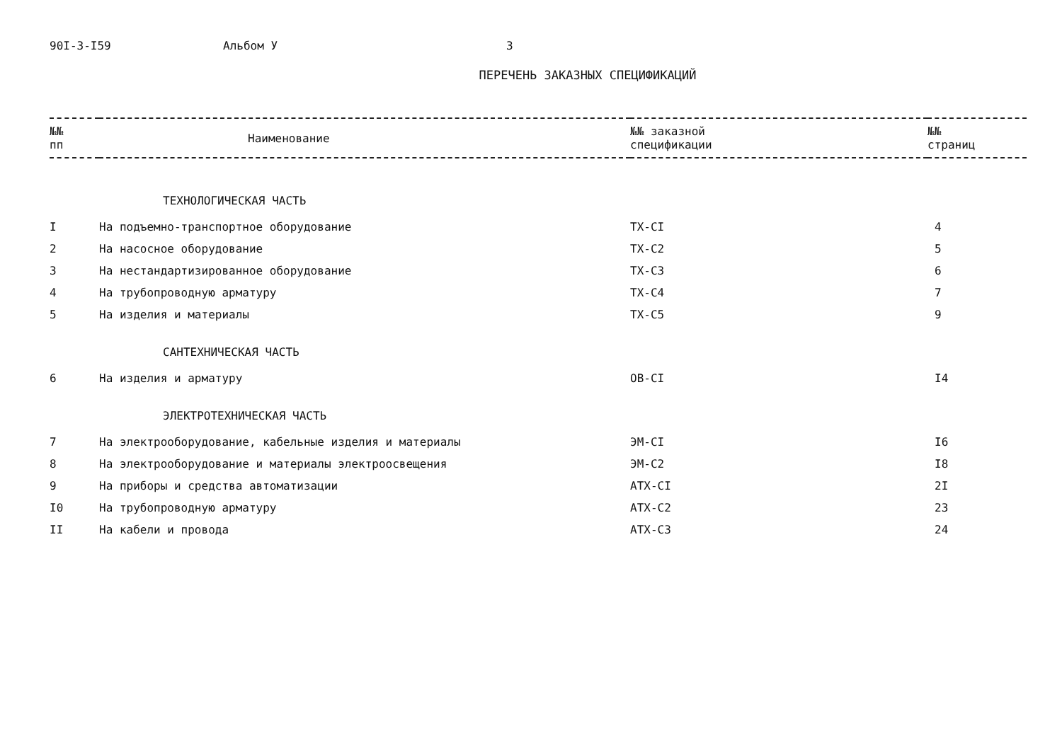90I-3-I59 Альбом У 3
ПЕРЕЧЕНЬ ЗАКАЗНЫХ СПЕЦИФИКАЦИЙ
| №№ пп | Наименование | №№ заказной спецификации | №№ страниц |
| --- | --- | --- | --- |
| ТЕХНОЛОГИЧЕСКАЯ ЧАСТЬ | | | |
| I | На подъемно-транспортное оборудование | ТХ-СI | 4 |
| 2 | На насосное оборудование | ТХ-С2 | 5 |
| 3 | На нестандартизированное оборудование | ТХ-С3 | 6 |
| 4 | На трубопроводную арматуру | ТХ-С4 | 7 |
| 5 | На изделия и материалы | ТХ-С5 | 9 |
| САНТЕХНИЧЕСКАЯ ЧАСТЬ | | | |
| 6 | На изделия и арматуру | ОВ-СI | I4 |
| ЭЛЕКТРОТЕХНИЧЕСКАЯ ЧАСТЬ | | | |
| 7 | На электрооборудование, кабельные изделия и материалы | ЭМ-СI | I6 |
| 8 | На электрооборудование и материалы электроосвещения | ЭМ-С2 | I8 |
| 9 | На приборы и средства автоматизации | АТХ-СI | 2I |
| I0 | На трубопроводную арматуру | АТХ-С2 | 23 |
| II | На кабели и провода | АТХ-С3 | 24 |